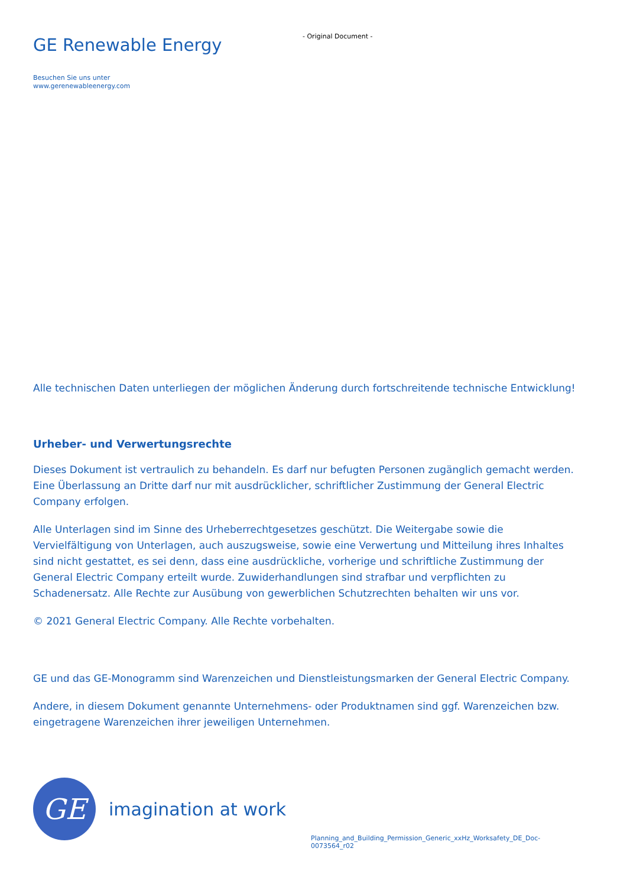GE Renewable Energy
- Original Document -
Besuchen Sie uns unter
www.gerenewableenergy.com
Alle technischen Daten unterliegen der möglichen Änderung durch fortschreitende technische Entwicklung!
Urheber- und Verwertungsrechte
Dieses Dokument ist vertraulich zu behandeln. Es darf nur befugten Personen zugänglich gemacht werden. Eine Überlassung an Dritte darf nur mit ausdrücklicher, schriftlicher Zustimmung der General Electric Company erfolgen.
Alle Unterlagen sind im Sinne des Urheberrechtgesetzes geschützt. Die Weitergabe sowie die Vervielfältigung von Unterlagen, auch auszugsweise, sowie eine Verwertung und Mitteilung ihres Inhaltes sind nicht gestattet, es sei denn, dass eine ausdrückliche, vorherige und schriftliche Zustimmung der General Electric Company erteilt wurde. Zuwiderhandlungen sind strafbar und verpflichten zu Schadenersatz. Alle Rechte zur Ausübung von gewerblichen Schutzrechten behalten wir uns vor.
© 2021 General Electric Company. Alle Rechte vorbehalten.
GE und das GE-Monogramm sind Warenzeichen und Dienstleistungsmarken der General Electric Company.
Andere, in diesem Dokument genannte Unternehmens- oder Produktnamen sind ggf. Warenzeichen bzw. eingetragene Warenzeichen ihrer jeweiligen Unternehmen.
GE
imagination at work
Planning_and_Building_Permission_Generic_xxHz_Worksafety_DE_Doc-0073564_r02